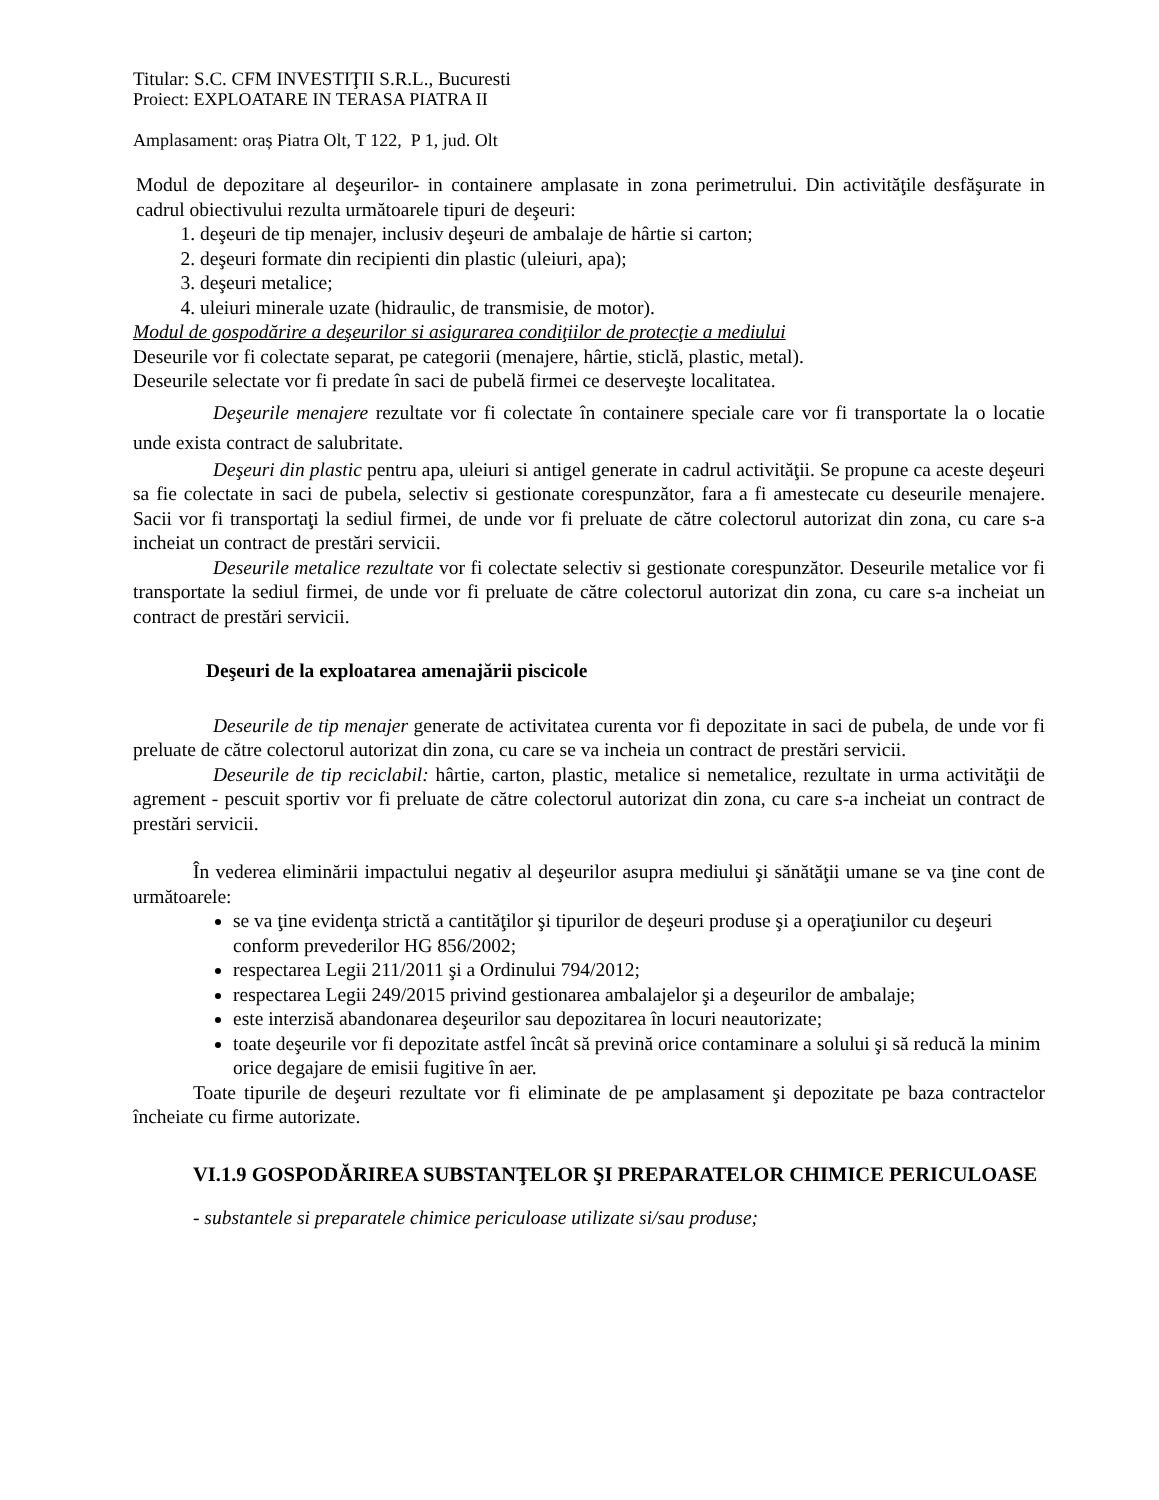Titular: S.C. CFM INVESTIŢII S.R.L., Bucuresti
Proiect: EXPLOATARE IN TERASA PIATRA II
Amplasament: oraș Piatra Olt, T 122, P 1, jud. Olt
Modul de depozitare al deşeurilor- in containere amplasate in zona perimetrului. Din activităţile desfăşurate in cadrul obiectivului rezulta următoarele tipuri de deşeuri:
1. deşeuri de tip menajer, inclusiv deşeuri de ambalaje de hârtie si carton;
2. deşeuri formate din recipienti din plastic (uleiuri, apa);
3. deşeuri metalice;
4. uleiuri minerale uzate (hidraulic, de transmisie, de motor).
Modul de gospodărire a deşeurilor si asigurarea condiţiilor de protecţie a mediului
Deseurile vor fi colectate separat, pe categorii (menajere, hârtie, sticlă, plastic, metal).
Deseurile selectate vor fi predate în saci de pubelă firmei ce deserveşte localitatea.
Deşeurile menajere rezultate vor fi colectate în containere speciale care vor fi transportate la o locatie unde exista contract de salubritate.
Deşeuri din plastic pentru apa, uleiuri si antigel generate in cadrul activităţii. Se propune ca aceste deşeuri sa fie colectate in saci de pubela, selectiv si gestionate corespunzător, fara a fi amestecate cu deseurile menajere. Sacii vor fi transportaţi la sediul firmei, de unde vor fi preluate de către colectorul autorizat din zona, cu care s-a incheiat un contract de prestări servicii.
Deseurile metalice rezultate vor fi colectate selectiv si gestionate corespunzător. Deseurile metalice vor fi transportate la sediul firmei, de unde vor fi preluate de către colectorul autorizat din zona, cu care s-a incheiat un contract de prestări servicii.
Deşeuri de la exploatarea amenajării piscicole
Deseurile de tip menajer generate de activitatea curenta vor fi depozitate in saci de pubela, de unde vor fi preluate de către colectorul autorizat din zona, cu care se va incheia un contract de prestări servicii.
Deseurile de tip reciclabil: hârtie, carton, plastic, metalice si nemetalice, rezultate in urma activităţii de agrement - pescuit sportiv vor fi preluate de către colectorul autorizat din zona, cu care s-a incheiat un contract de prestări servicii.
În vederea eliminării impactului negativ al deşeurilor asupra mediului şi sănătăţii umane se va ţine cont de următoarele:
se va ţine evidenţa strictă a cantităţilor şi tipurilor de deşeuri produse şi a operaţiunilor cu deşeuri conform prevederilor HG 856/2002;
respectarea Legii 211/2011 şi a Ordinului 794/2012;
respectarea Legii 249/2015 privind gestionarea ambalajelor şi a deşeurilor de ambalaje;
este interzisă abandonarea deşeurilor sau depozitarea în locuri neautorizate;
toate deşeurile vor fi depozitate astfel încât să prevină orice contaminare a solului şi să reducă la minim orice degajare de emisii fugitive în aer.
Toate tipurile de deşeuri rezultate vor fi eliminate de pe amplasament şi depozitate pe baza contractelor încheiate cu firme autorizate.
VI.1.9 GOSPODĂRIREA SUBSTANŢELOR ŞI PREPARATELOR CHIMICE PERICULOASE
- substantele si preparatele chimice periculoase utilizate si/sau produse;